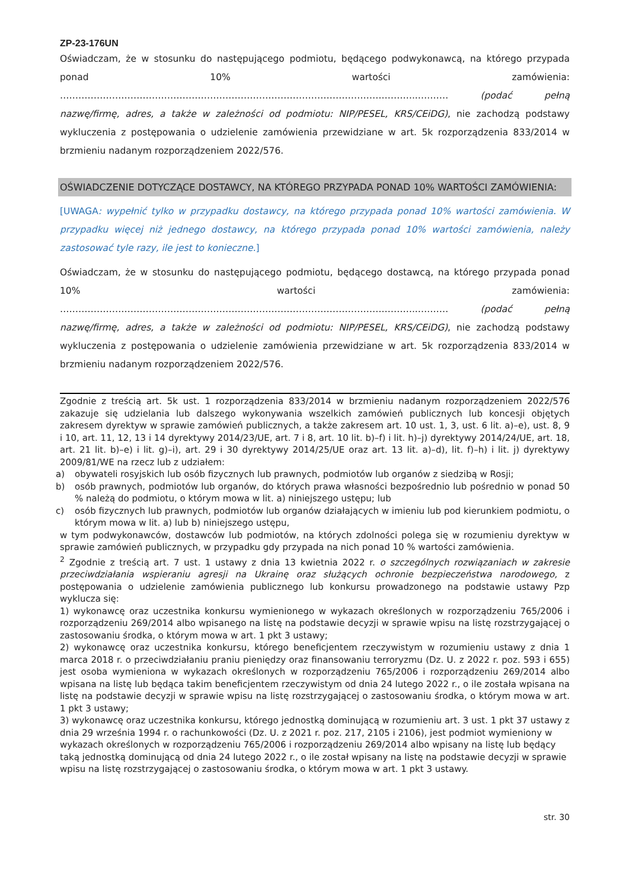ZP-23-176UN
Oświadczam, że w stosunku do następującego podmiotu, będącego podwykonawcą, na którego przypada ponad 10% wartości zamówienia: …………………………………………………………………………………………….………..….…… (podać pełną nazwę/firmę, adres, a także w zależności od podmiotu: NIP/PESEL, KRS/CEiDG), nie zachodzą podstawy wykluczenia z postępowania o udzielenie zamówienia przewidziane w art. 5k rozporządzenia 833/2014 w brzmieniu nadanym rozporządzeniem 2022/576.
OŚWIADCZENIE DOTYCZĄCE DOSTAWCY, NA KTÓREGO PRZYPADA PONAD 10% WARTOŚCI ZAMÓWIENIA:
[UWAGA: wypełnić tylko w przypadku dostawcy, na którego przypada ponad 10% wartości zamówienia. W przypadku więcej niż jednego dostawcy, na którego przypada ponad 10% wartości zamówienia, należy zastosować tyle razy, ile jest to konieczne.]
Oświadczam, że w stosunku do następującego podmiotu, będącego dostawcą, na którego przypada ponad 10% wartości zamówienia: …………………………………………………………………………………………….………..….…… (podać pełną nazwę/firmę, adres, a także w zależności od podmiotu: NIP/PESEL, KRS/CEiDG), nie zachodzą podstawy wykluczenia z postępowania o udzielenie zamówienia przewidziane w art. 5k rozporządzenia 833/2014 w brzmieniu nadanym rozporządzeniem 2022/576.
Zgodnie z treścią art. 5k ust. 1 rozporządzenia 833/2014 w brzmieniu nadanym rozporządzeniem 2022/576 zakazuje się udzielania lub dalszego wykonywania wszelkich zamówień publicznych lub koncesji objętych zakresem dyrektyw w sprawie zamówień publicznych, a także zakresem art. 10 ust. 1, 3, ust. 6 lit. a)–e), ust. 8, 9 i 10, art. 11, 12, 13 i 14 dyrektywy 2014/23/UE, art. 7 i 8, art. 10 lit. b)–f) i lit. h)–j) dyrektywy 2014/24/UE, art. 18, art. 21 lit. b)–e) i lit. g)–i), art. 29 i 30 dyrektywy 2014/25/UE oraz art. 13 lit. a)–d), lit. f)–h) i lit. j) dyrektywy 2009/81/WE na rzecz lub z udziałem:
a) obywateli rosyjskich lub osób fizycznych lub prawnych, podmiotów lub organów z siedzibą w Rosji;
b) osób prawnych, podmiotów lub organów, do których prawa własności bezpośrednio lub pośrednio w ponad 50 % należą do podmiotu, o którym mowa w lit. a) niniejszego ustępu; lub
c) osób fizycznych lub prawnych, podmiotów lub organów działających w imieniu lub pod kierunkiem podmiotu, o którym mowa w lit. a) lub b) niniejszego ustępu,
w tym podwykonawców, dostawców lub podmiotów, na których zdolności polega się w rozumieniu dyrektyw w sprawie zamówień publicznych, w przypadku gdy przypada na nich ponad 10 % wartości zamówienia.
<sup>2</sup> Zgodnie z treścią art. 7 ust. 1 ustawy z dnia 13 kwietnia 2022 r. o szczególnych rozwiązaniach w zakresie przeciwdziałania wspieraniu agresji na Ukrainę oraz służących ochronie bezpieczeństwa narodowego, z postępowania o udzielenie zamówienia publicznego lub konkursu prowadzonego na podstawie ustawy Pzp wyklucza się:
1) wykonawcę oraz uczestnika konkursu wymienionego w wykazach określonych w rozporządzeniu 765/2006 i rozporządzeniu 269/2014 albo wpisanego na listę na podstawie decyzji w sprawie wpisu na listę rozstrzygającej o zastosowaniu środka, o którym mowa w art. 1 pkt 3 ustawy;
2) wykonawcę oraz uczestnika konkursu, którego beneficjentem rzeczywistym w rozumieniu ustawy z dnia 1 marca 2018 r. o przeciwdziałaniu praniu pieniędzy oraz finansowaniu terroryzmu (Dz. U. z 2022 r. poz. 593 i 655) jest osoba wymieniona w wykazach określonych w rozporządzeniu 765/2006 i rozporządzeniu 269/2014 albo wpisana na listę lub będąca takim beneficjentem rzeczywistym od dnia 24 lutego 2022 r., o ile została wpisana na listę na podstawie decyzji w sprawie wpisu na listę rozstrzygającej o zastosowaniu środka, o którym mowa w art. 1 pkt 3 ustawy;
3) wykonawcę oraz uczestnika konkursu, którego jednostką dominującą w rozumieniu art. 3 ust. 1 pkt 37 ustawy z dnia 29 września 1994 r. o rachunkowości (Dz. U. z 2021 r. poz. 217, 2105 i 2106), jest podmiot wymieniony w wykazach określonych w rozporządzeniu 765/2006 i rozporządzeniu 269/2014 albo wpisany na listę lub będący taką jednostką dominującą od dnia 24 lutego 2022 r., o ile został wpisany na listę na podstawie decyzji w sprawie wpisu na listę rozstrzygającej o zastosowaniu środka, o którym mowa w art. 1 pkt 3 ustawy.
str. 30